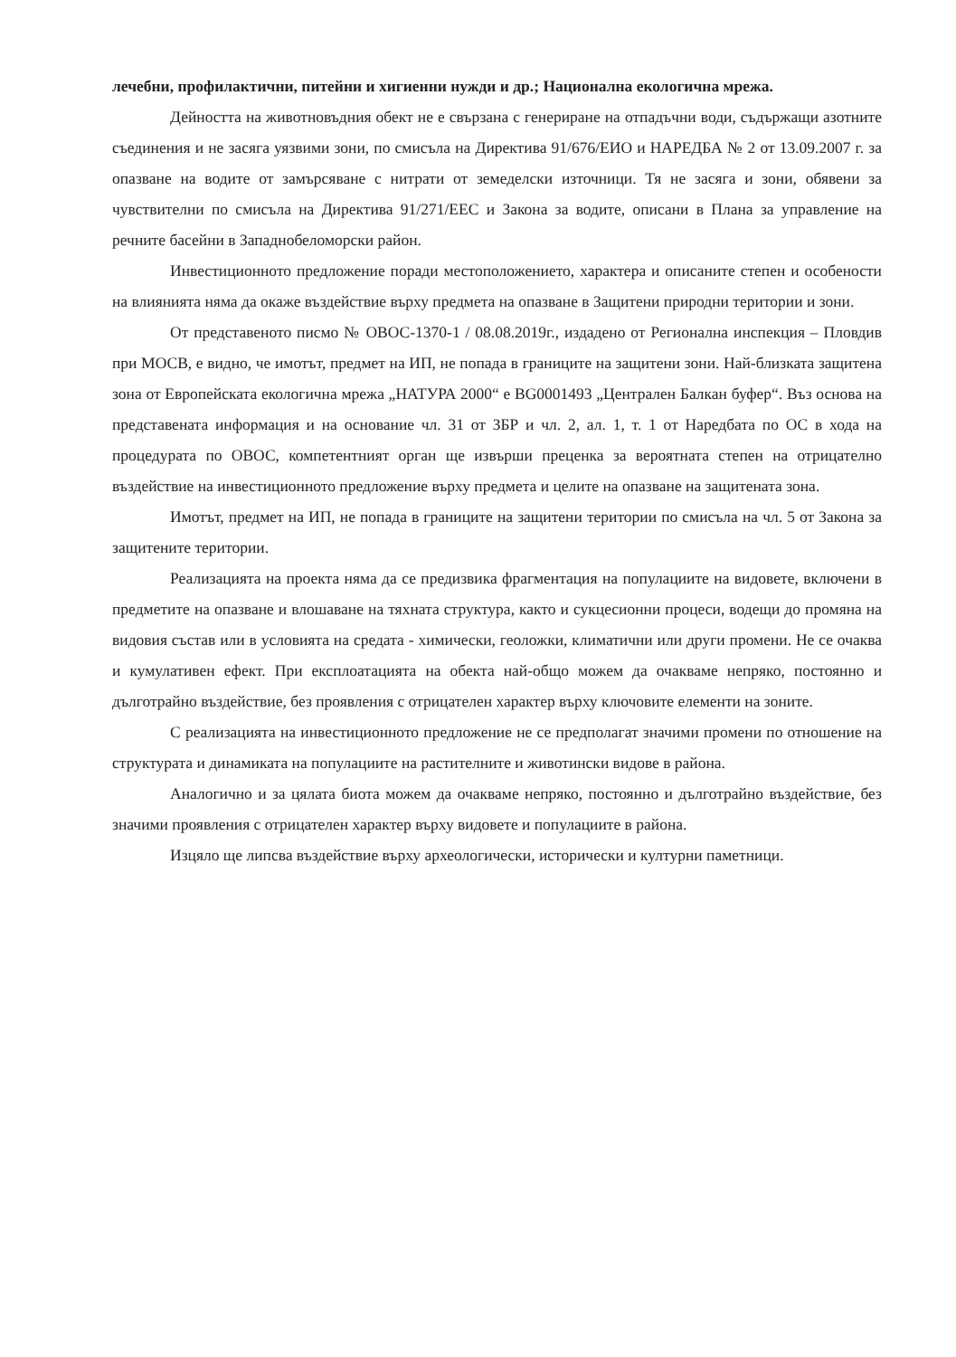лечебни, профилактични, питейни и хигиенни нужди и др.; Национална екологична мрежа.
Дейността на животновъдния обект не е свързана с генериране на отпадъчни води, съдържащи азотните съединения и не засяга уязвими зони, по смисъла на Директива 91/676/ЕИО и НАРЕДБА № 2 от 13.09.2007 г. за опазване на водите от замърсяване с нитрати от земеделски източници. Тя не засяга и зони, обявени за чувствителни по смисъла на Директива 91/271/ЕЕС и Закона за водите, описани в Плана за управление на речните басейни в Западнобеломорски район.
Инвестиционното предложение поради местоположението, характера и описаните степен и особености на влиянията няма да окаже въздействие върху предмета на опазване в Защитени природни територии и зони.
От представеното писмо № ОВОС-1370-1 / 08.08.2019г., издадено от Регионална инспекция – Пловдив при МОСВ, е видно, че имотът, предмет на ИП, не попада в границите на защитени зони. Най-близката защитена зона от Европейската екологична мрежа „НАТУРА 2000“ е BG0001493 „Централен Балкан буфер“. Въз основа на представената информация и на основание чл. 31 от ЗБР и чл. 2, ал. 1, т. 1 от Наредбата по ОС в хода на процедурата по ОВОС, компетентният орган ще извърши преценка за вероятната степен на отрицателно въздействие на инвестиционното предложение върху предмета и целите на опазване на защитената зона.
Имотът, предмет на ИП, не попада в границите на защитени територии по смисъла на чл. 5 от Закона за защитените територии.
Реализацията на проекта няма да се предизвика фрагментация на популациите на видовете, включени в предметите на опазване и влошаване на тяхната структура, както и сукцесионни процеси, водещи до промяна на видовия състав или в условията на средата - химически, геоложки, климатични или други промени. Не се очаква и кумулативен ефект. При експлоатацията на обекта най-общо можем да очакваме непряко, постоянно и дълготрайно въздействие, без проявления с отрицателен характер върху ключовите елементи на зоните.
С реализацията на инвестиционното предложение не се предполагат значими промени по отношение на структурата и динамиката на популациите на растителните и животински видове в района.
Аналогично и за цялата биота можем да очакваме непряко, постоянно и дълготрайно въздействие, без значими проявления с отрицателен характер върху видовете и популациите в района.
Изцяло ще липсва въздействие върху археологически, исторически и културни паметници.